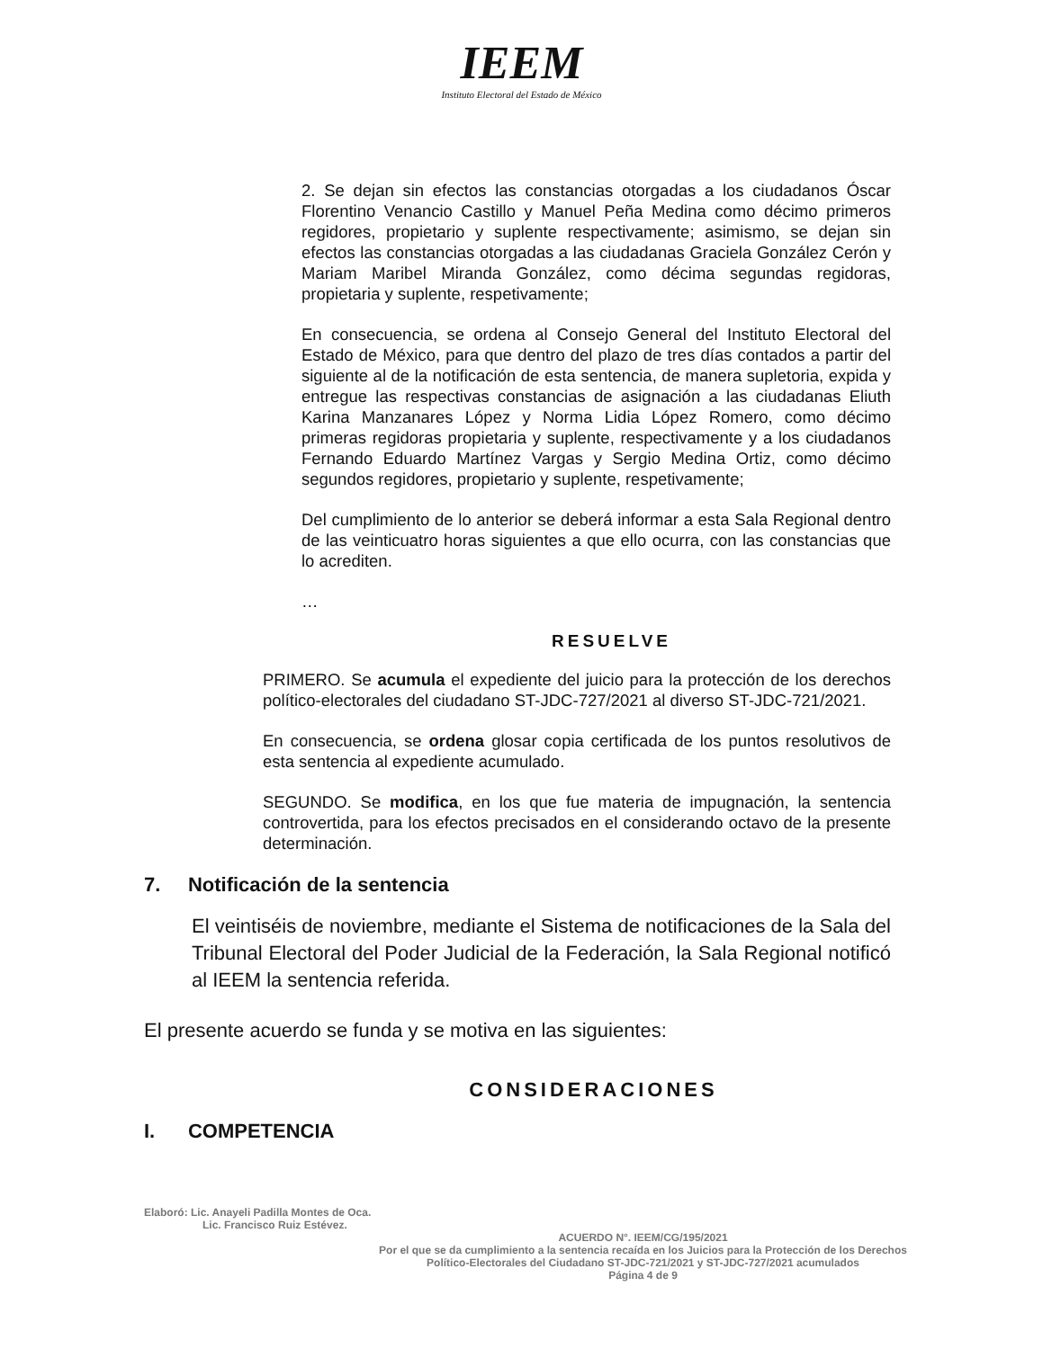IEEM
Instituto Electoral del Estado de México
2. Se dejan sin efectos las constancias otorgadas a los ciudadanos Óscar Florentino Venancio Castillo y Manuel Peña Medina como décimo primeros regidores, propietario y suplente respectivamente; asimismo, se dejan sin efectos las constancias otorgadas a las ciudadanas Graciela González Cerón y Mariam Maribel Miranda González, como décima segundas regidoras, propietaria y suplente, respetivamente;
En consecuencia, se ordena al Consejo General del Instituto Electoral del Estado de México, para que dentro del plazo de tres días contados a partir del siguiente al de la notificación de esta sentencia, de manera supletoria, expida y entregue las respectivas constancias de asignación a las ciudadanas Eliuth Karina Manzanares López y Norma Lidia López Romero, como décimo primeras regidoras propietaria y suplente, respectivamente y a los ciudadanos Fernando Eduardo Martínez Vargas y Sergio Medina Ortiz, como décimo segundos regidores, propietario y suplente, respetivamente;
Del cumplimiento de lo anterior se deberá informar a esta Sala Regional dentro de las veinticuatro horas siguientes a que ello ocurra, con las constancias que lo acrediten.
…
RESUELVE
PRIMERO. Se acumula el expediente del juicio para la protección de los derechos político-electorales del ciudadano ST-JDC-727/2021 al diverso ST-JDC-721/2021.
En consecuencia, se ordena glosar copia certificada de los puntos resolutivos de esta sentencia al expediente acumulado.
SEGUNDO. Se modifica, en los que fue materia de impugnación, la sentencia controvertida, para los efectos precisados en el considerando octavo de la presente determinación.
7. Notificación de la sentencia
El veintiséis de noviembre, mediante el Sistema de notificaciones de la Sala del Tribunal Electoral del Poder Judicial de la Federación, la Sala Regional notificó al IEEM la sentencia referida.
El presente acuerdo se funda y se motiva en las siguientes:
CONSIDERACIONES
I. COMPETENCIA
Elaboró: Lic. Anayeli Padilla Montes de Oca.
Lic. Francisco Ruiz Estévez.
ACUERDO N°. IEEM/CG/195/2021
Por el que se da cumplimiento a la sentencia recaída en los Juicios para la Protección de los Derechos
Político-Electorales del Ciudadano ST-JDC-721/2021 y ST-JDC-727/2021 acumulados
Página 4 de 9